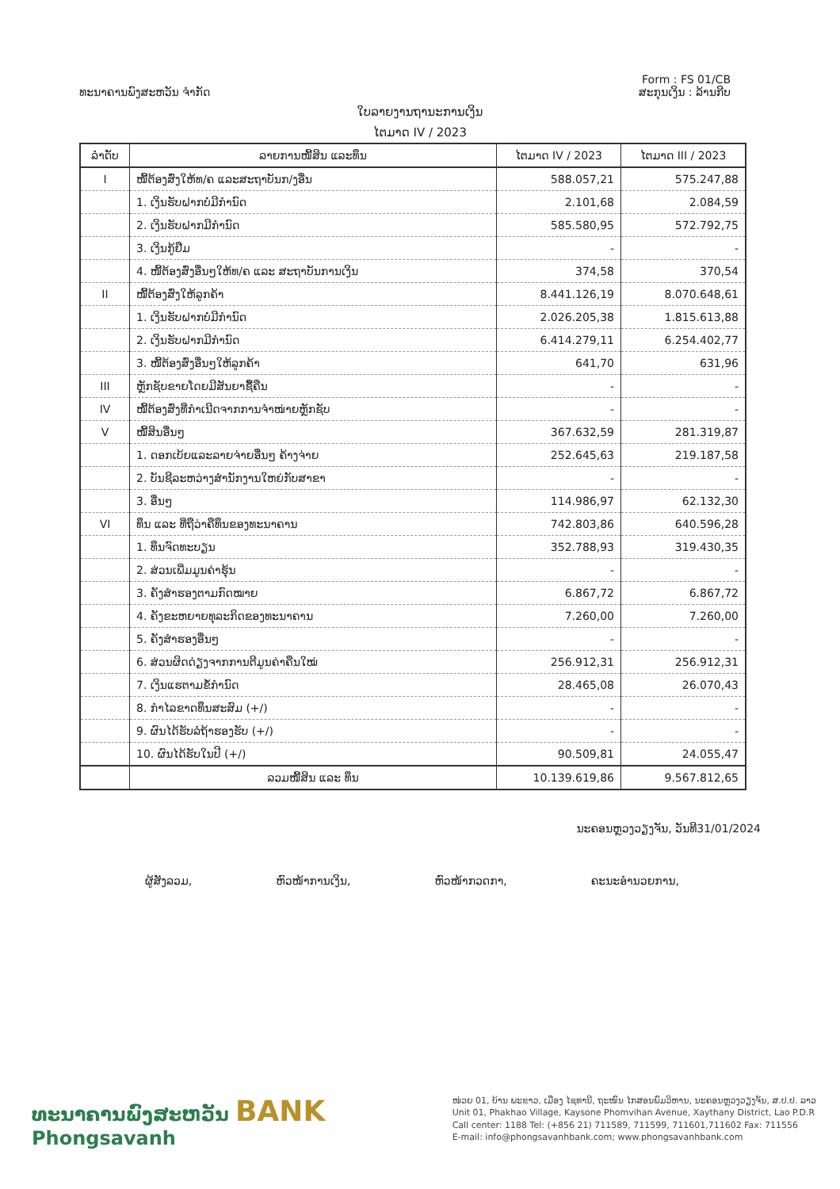Form : FS 01/CB
ທະນາຄານພົງສະຫວັນ ຈຳກັດ ສະກຸນເງິນ : ລ້ານກີບ
ໃບລາຍງານຖານະການເງິນ
ໄຕມາດ IV / 2023
| ລຳດັບ | ລາຍການໜີ້ສິນ ແລະທຶນ | ໄຕມາດ IV / 2023 | ໄຕມາດ III / 2023 |
| --- | --- | --- | --- |
| I | ໜີ້ຕ້ອງສົ່ງໃຫ້ທ/ຄ ແລະສະຖາບັນກ/ງອື່ນ | 588.057,21 | 575.247,88 |
| | 1. ເງິນຮັບຝາກບໍ່ມີກຳນົດ | 2.101,68 | 2.084,59 |
| | 2. ເງິນຮັບຝາກມີກຳນົດ | 585.580,95 | 572.792,75 |
| | 3. ເງິນກູ້ຢືມ | - | - |
| | 4. ໜີ້ຕ້ອງສົ່ງອື່ນໆໃຫ້ທ/ຄ ແລະ ສະຖາບັນການເງິນ | 374,58 | 370,54 |
| II | ໜີ້ຕ້ອງສົ່ງໃຫ້ລູກຄ້າ | 8.441.126,19 | 8.070.648,61 |
| | 1. ເງິນຮັບຝາກບໍ່ມີກຳນົດ | 2.026.205,38 | 1.815.613,88 |
| | 2. ເງິນຮັບຝາກມີກຳນົດ | 6.414.279,11 | 6.254.402,77 |
| | 3. ໜີ້ຕ້ອງສົ່ງອື່ນໆໃຫ້ລູກຄ້າ | 641,70 | 631,96 |
| III | ຫຼັກຊັບຂາຍໂດຍມີສັນຍາຊື້ຄືນ | - | - |
| IV | ໜີ້ຕ້ອງສົ່ງທີ່ກຳເນີດຈາກການຈຳໜ່າຍຫຼັກຊັບ | - | - |
| V | ໜີ້ສິນອື່ນໆ | 367.632,59 | 281.319,87 |
| | 1. ດອກເບ້ຍແລະລາຍຈ່າຍອື່ນໆ ຄ້າງຈ່າຍ | 252.645,63 | 219.187,58 |
| | 2. ບັນຊີລະຫວ່າງສຳນັກງານໃຫຍ່ກັບສາຂາ | - | - |
| | 3. ອື່ນໆ | 114.986,97 | 62.132,30 |
| VI | ທຶນ ແລະ ທີ່ຖືວ່າຄືທຶນຂອງທະນາຄານ | 742.803,86 | 640.596,28 |
| | 1. ທຶນຈົດທະບຽນ | 352.788,93 | 319.430,35 |
| | 2. ສ່ວນເພີ່ມມູນຄ່າຮຸ້ນ | - | - |
| | 3. ຄັງສຳຮອງຕາມກົດໝາຍ | 6.867,72 | 6.867,72 |
| | 4. ຄັງຂະຫຍາຍທຸລະກິດຂອງທະນາຄານ | 7.260,00 | 7.260,00 |
| | 5. ຄັງສຳຮອງອື່ນໆ | - | - |
| | 6. ສ່ວນຜິດດ່ຽງຈາກການຕີມູນຄ່າຄືນໃໝ່ | 256.912,31 | 256.912,31 |
| | 7. ເງິນແຮຕາມຂໍ້ກຳນົດ | 28.465,08 | 26.070,43 |
| | 8. ກຳໄລຂາດທຶນສະສົມ (+/) | - | - |
| | 9. ຜົນໄດ້ຮັບລໍຖ້າຮອງຮັບ (+/) | - | - |
| | 10. ຜົນໄດ້ຮັບໃນປີ (+/) | 90.509,81 | 24.055,47 |
| | ລວມໜີ້ສິນ ແລະ ທຶນ | 10.139.619,86 | 9.567.812,65 |
ນະຄອນຫຼວງວຽງຈັນ, ວັນທີ31/01/2024
ຜູ້ສັງລວມ, ຫົວໜ້າການເງິນ, ຫົວໜ້າກວດກາ, ຄະນະອຳນວຍການ,
ທະນາຄານພົງສະຫວັນ BANK
Phongsavanh
ໜ່ວຍ 01, ບ້ານ ພະຂາວ, ເມືອງ ໄຊທານີ, ຖະໜົນ ໄກສອນພົມວິຫານ, ນະຄອນຫຼວງວຽງຈັນ, ສ.ປ.ປ. ລາວ
Unit 01, Phakhao Village, Kaysone Phomvihan Avenue, Xaythany District, Lao P.D.R
Call center: 1188 Tel: (+856 21) 711589, 711599, 711601,711602 Fax: 711556
E-mail: info@phongsavanhbank.com; www.phongsavanhbank.com